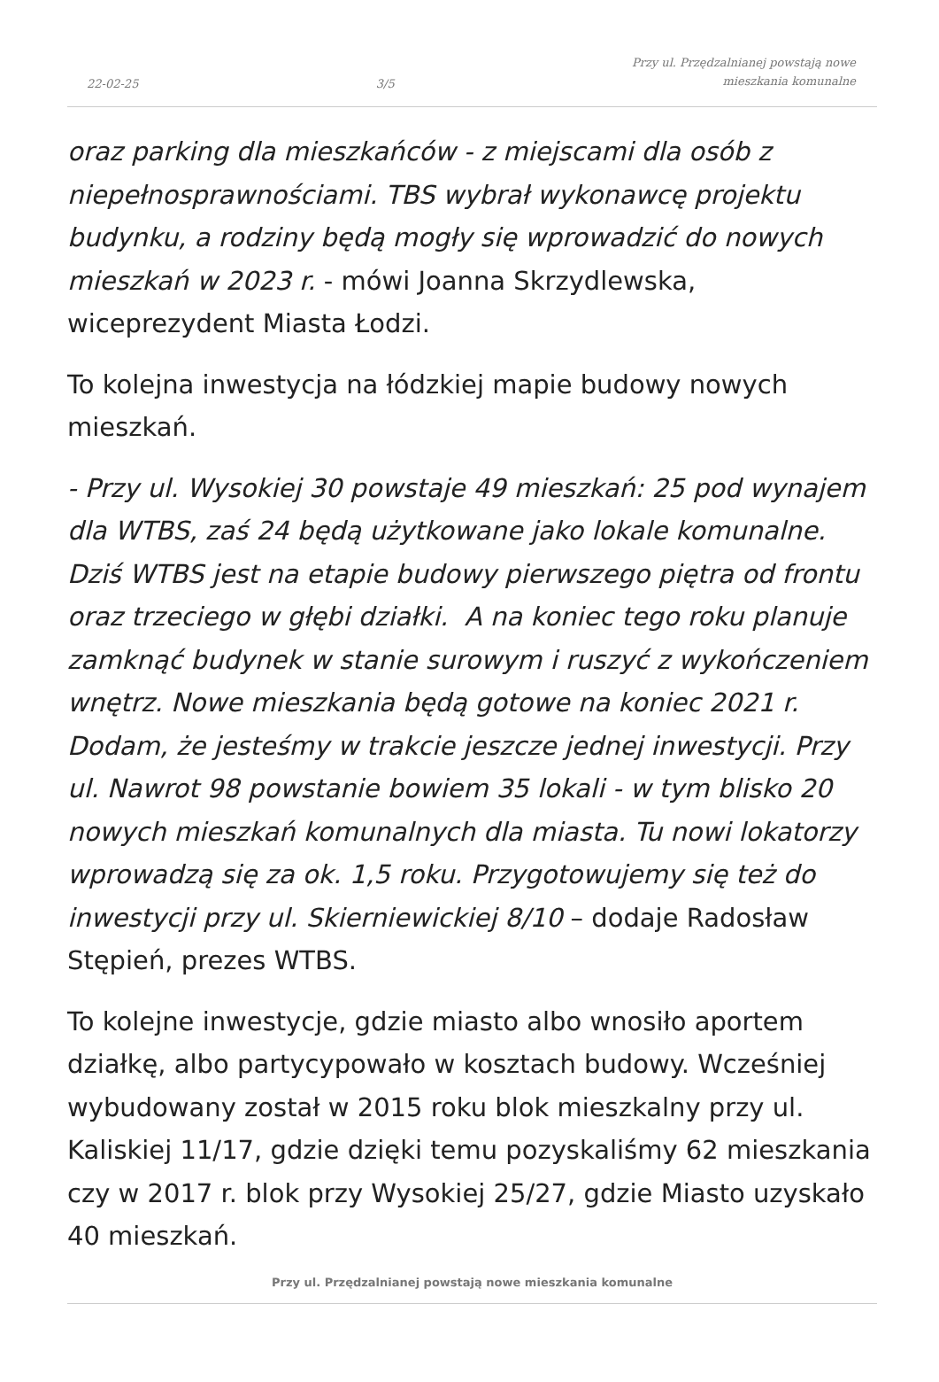22-02-25 3/5 Przy ul. Przędzalnianej powstają nowe
mieszkania komunalne
oraz parking dla mieszkańców - z miejscami dla osób z niepełnosprawnościami. TBS wybrał wykonawcę projektu budynku, a rodziny będą mogły się wprowadzić do nowych mieszkań w 2023 r. - mówi Joanna Skrzydlewska, wiceprezydent Miasta Łodzi.
To kolejna inwestycja na łódzkiej mapie budowy nowych mieszkań.
- Przy ul. Wysokiej 30 powstaje 49 mieszkań: 25 pod wynajem dla WTBS, zaś 24 będą użytkowane jako lokale komunalne. Dziś WTBS jest na etapie budowy pierwszego piętra od frontu oraz trzeciego w głębi działki. A na koniec tego roku planuje zamknąć budynek w stanie surowym i ruszyć z wykończeniem wnętrz. Nowe mieszkania będą gotowe na koniec 2021 r. Dodam, że jesteśmy w trakcie jeszcze jednej inwestycji. Przy ul. Nawrot 98 powstanie bowiem 35 lokali - w tym blisko 20 nowych mieszkań komunalnych dla miasta. Tu nowi lokatorzy wprowadzą się za ok. 1,5 roku. Przygotowujemy się też do inwestycji przy ul. Skierniewickiej 8/10 – dodaje Radosław Stępień, prezes WTBS.
To kolejne inwestycje, gdzie miasto albo wnosiło aportem działkę, albo partycypowało w kosztach budowy. Wcześniej wybudowany został w 2015 roku blok mieszkalny przy ul. Kaliskiej 11/17, gdzie dzięki temu pozyskaliśmy 62 mieszkania czy w 2017 r. blok przy Wysokiej 25/27, gdzie Miasto uzyskało 40 mieszkań.
Przy ul. Przędzalnianej powstają nowe mieszkania komunalne